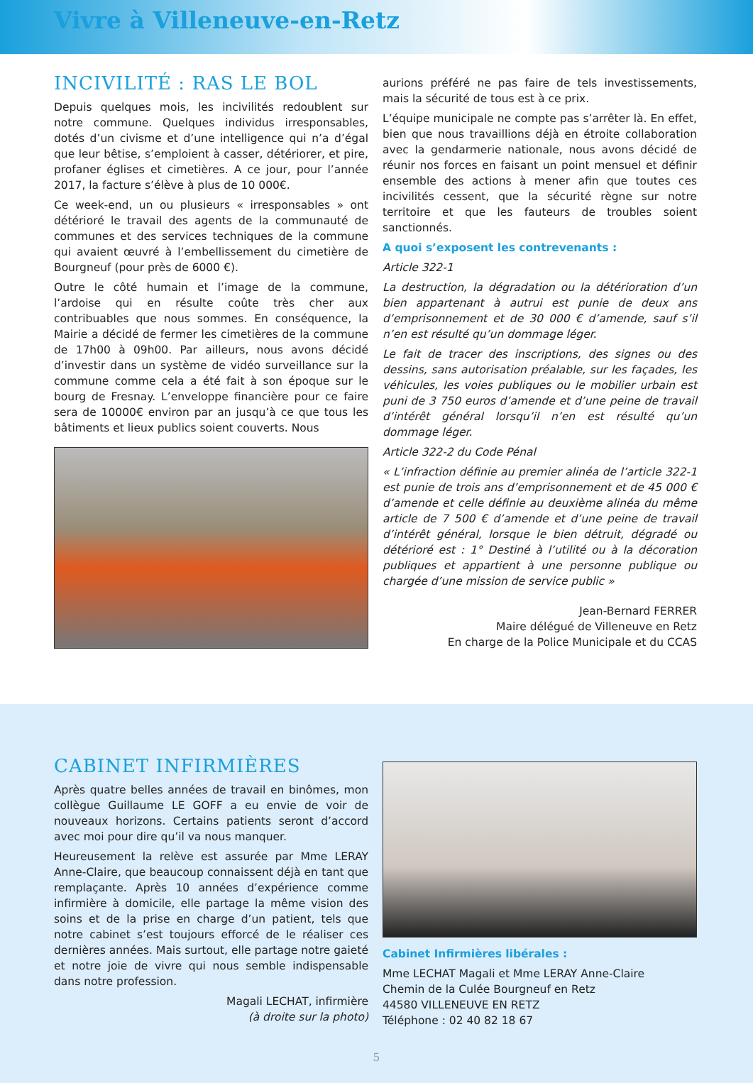Vivre à Villeneuve-en-Retz
INCIVILITÉ : RAS LE BOL
Depuis quelques mois, les incivilités redoublent sur notre commune. Quelques individus irresponsables, dotés d’un civisme et d’une intelligence qui n’a d’égal que leur bêtise, s’emploient à casser, détériorer, et pire, profaner églises et cimetières. A ce jour, pour l’année 2017, la facture s’élève à plus de 10 000€.
Ce week-end, un ou plusieurs « irresponsables » ont détérioré le travail des agents de la communauté de communes et des services techniques de la commune qui avaient œuvré à l’embellissement du cimetière de Bourgneuf (pour près de 6000 €).
Outre le côté humain et l’image de la commune, l’ardoise qui en résulte coûte très cher aux contribuables que nous sommes. En conséquence, la Mairie a décidé de fermer les cimetières de la commune de 17h00 à 09h00. Par ailleurs, nous avons décidé d’investir dans un système de vidéo surveillance sur la commune comme cela a été fait à son époque sur le bourg de Fresnay. L’enveloppe financière pour ce faire sera de 10000€ environ par an jusqu’à ce que tous les bâtiments et lieux publics soient couverts. Nous
aurions préféré ne pas faire de tels investissements, mais la sécurité de tous est à ce prix.
L’équipe municipale ne compte pas s’arrêter là. En effet, bien que nous travaillions déjà en étroite collaboration avec la gendarmerie nationale, nous avons décidé de réunir nos forces en faisant un point mensuel et définir ensemble des actions à mener afin que toutes ces incivilités cessent, que la sécurité règne sur notre territoire et que les fauteurs de troubles soient sanctionnés.
A quoi s’exposent les contrevenants :
Article 322-1
La destruction, la dégradation ou la détérioration d’un bien appartenant à autrui est punie de deux ans d’emprisonnement et de 30 000 € d’amende, sauf s’il n’en est résulté qu’un dommage léger.
Le fait de tracer des inscriptions, des signes ou des dessins, sans autorisation préalable, sur les façades, les véhicules, les voies publiques ou le mobilier urbain est puni de 3 750 euros d’amende et d’une peine de travail d’intérêt général lorsqu’il n’en est résulté qu’un dommage léger.
Article 322-2 du Code Pénal
« L’infraction définie au premier alinéa de l’article 322-1 est punie de trois ans d’emprisonnement et de 45 000 € d’amende et celle définie au deuxième alinéa du même article de 7 500 € d’amende et d’une peine de travail d’intérêt général, lorsque le bien détruit, dégradé ou détérioré est : 1° Destiné à l’utilité ou à la décoration publiques et appartient à une personne publique ou chargée d’une mission de service public »
Jean-Bernard FERRER
Maire délégué de Villeneuve en Retz
En charge de la Police Municipale et du CCAS
CABINET INFIRMIÈRES
Après quatre belles années de travail en binômes, mon collègue Guillaume LE GOFF a eu envie de voir de nouveaux horizons. Certains patients seront d’accord avec moi pour dire qu’il va nous manquer.
Heureusement la relève est assurée par Mme LERAY Anne-Claire, que beaucoup connaissent déjà en tant que remplaçante. Après 10 années d’expérience comme infirmière à domicile, elle partage la même vision des soins et de la prise en charge d’un patient, tels que notre cabinet s’est toujours efforcé de le réaliser ces dernières années. Mais surtout, elle partage notre gaieté et notre joie de vivre qui nous semble indispensable dans notre profession.
Magali LECHAT, infirmière
(à droite sur la photo)
Cabinet Infirmières libérales :
Mme LECHAT Magali et Mme LERAY Anne-Claire
Chemin de la Culée Bourgneuf en Retz
44580 VILLENEUVE EN RETZ
Téléphone : 02 40 82 18 67
5